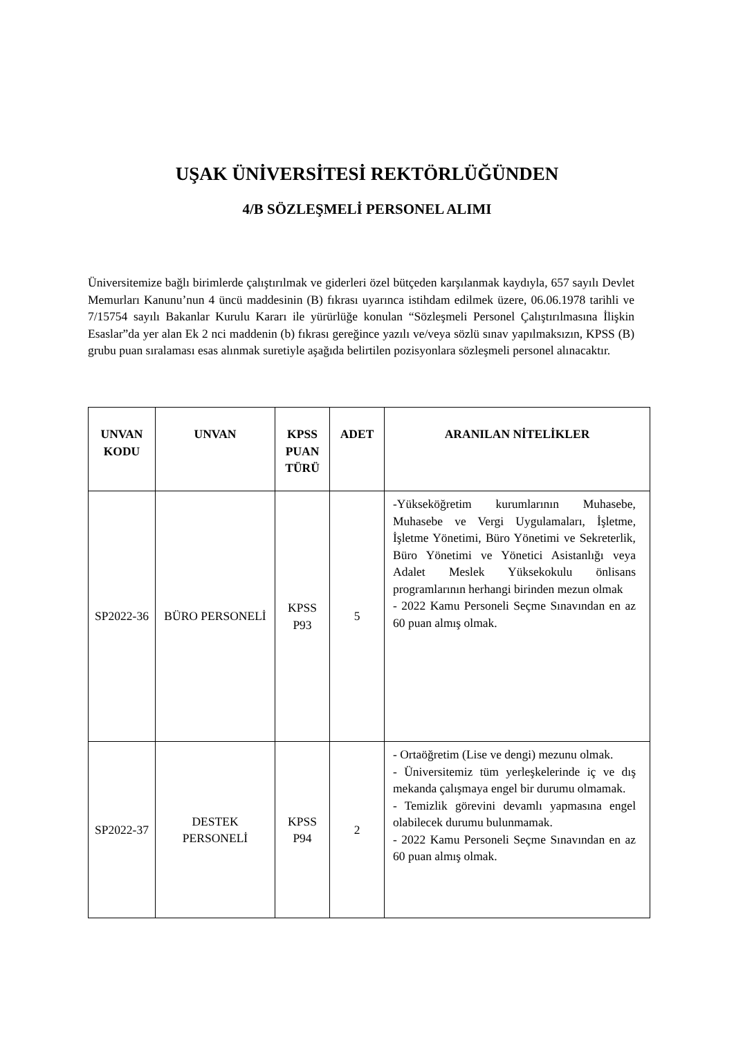UŞAK ÜNİVERSİTESİ REKTÖRLÜĞÜNDEN
4/B SÖZLEŞMELİ PERSONEL ALIMI
Üniversitemize bağlı birimlerde çalıştırılmak ve giderleri özel bütçeden karşılanmak kaydıyla, 657 sayılı Devlet Memurları Kanunu’nun 4 üncü maddesinin (B) fıkrası uyarınca istihdam edilmek üzere, 06.06.1978 tarihli ve 7/15754 sayılı Bakanlar Kurulu Kararı ile yürürlüğe konulan “Sözleşmeli Personel Çalıştırılmasına İlişkin Esaslar”da yer alan Ek 2 nci maddenin (b) fıkrası gereğince yazılı ve/veya sözlü sınav yapılmaksızın, KPSS (B) grubu puan sıralaması esas alınmak suretiyle aşağıda belirtilen pozisyonlara sözleşmeli personel alınacaktır.
| UNVAN KODU | UNVAN | KPSS PUAN TÜRÜ | ADET | ARANILAN NİTELİKLER |
| --- | --- | --- | --- | --- |
| SP2022-36 | BÜRO PERSONELİ | KPSS P93 | 5 | -Yükseköğretim kurumlarının Muhasebe, Muhasebe ve Vergi Uygulamaları, İşletme, İşletme Yönetimi, Büro Yönetimi ve Sekreterlik, Büro Yönetimi ve Yönetici Asistanlığı veya Adalet Meslek Yüksekokulu önlisans programlarının herhangi birinden mezun olmak - 2022 Kamu Personeli Seçme Sınavından en az 60 puan almış olmak. |
| SP2022-37 | DESTEK PERSONELİ | KPSS P94 | 2 | - Ortaöğretim (Lise ve dengi) mezunu olmak. - Üniversitemiz tüm yerleşkelerinde iç ve dış mekanda çalışmaya engel bir durumu olmamak. - Temizlik görevini devamlı yapmasına engel olabilecek durumu bulunmamak. - 2022 Kamu Personeli Seçme Sınavından en az 60 puan almış olmak. |